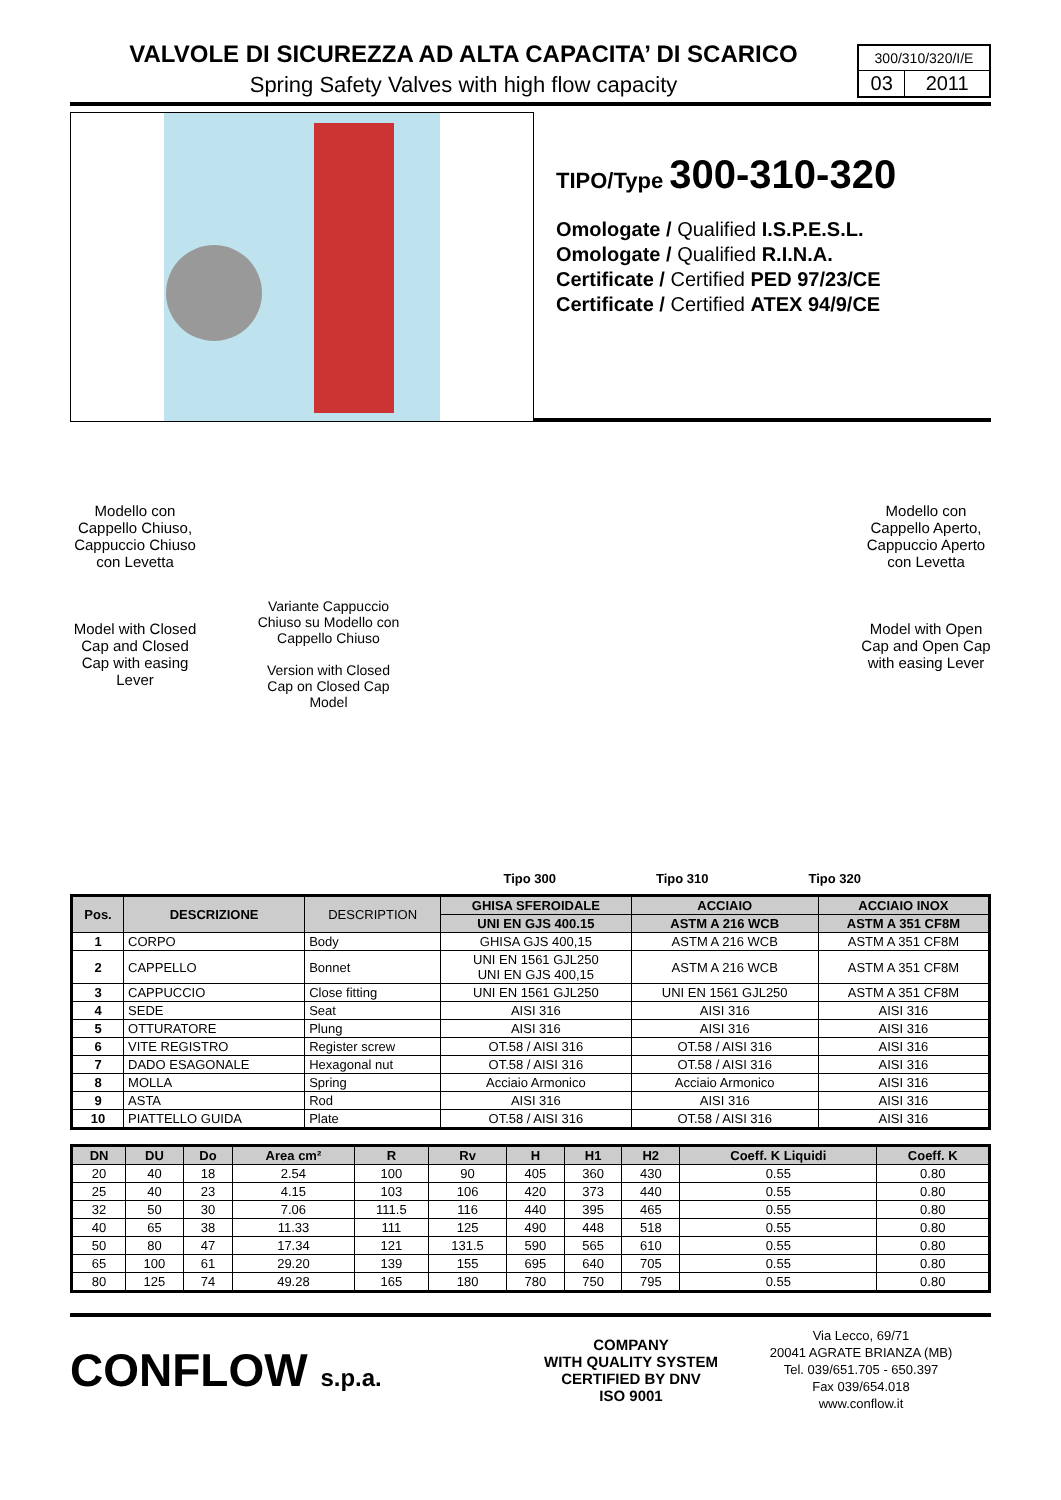VALVOLE DI SICUREZZA AD ALTA CAPACITA’ DI SCARICO
Spring Safety Valves with high flow capacity
300/310/320/I/E
| 03 | 2011 |
TIPO/Type 300-310-320
Omologate / Qualified I.S.P.E.S.L.
Omologate / Qualified R.I.N.A.
Certificate / Certified PED 97/23/CE
Certificate / Certified ATEX 94/9/CE
Modello con Cappello Chiuso, Cappuccio Chiuso con Levetta
Model with Closed Cap and Closed Cap with easing Lever
Variante Cappuccio Chiuso su Modello con Cappello Chiuso
Version with Closed Cap on Closed Cap Model
Tipo 300 Tipo 310 Tipo 320
Modello con Cappello Aperto, Cappuccio Aperto con Levetta
Model with Open Cap and Open Cap with easing Lever
| Pos. | DESCRIZIONE | DESCRIPTION | GHISA SFEROIDALE | ACCIAIO | ACCIAIO INOX |
| --- | --- | --- | --- | --- | --- |
| | | | UNI EN GJS 400.15 | ASTM A 216 WCB | ASTM A 351 CF8M |
| 1 | CORPO | Body | GHISA GJS 400,15 | ASTM A 216 WCB | ASTM A 351 CF8M |
| 2 | CAPPELLO | Bonnet | UNI EN 1561 GJL250 UNI EN GJS 400,15 | ASTM A 216 WCB | ASTM A 351 CF8M |
| 3 | CAPPUCCIO | Close fitting | UNI EN 1561 GJL250 | UNI EN 1561 GJL250 | ASTM A 351 CF8M |
| 4 | SEDE | Seat | AISI 316 | AISI 316 | AISI 316 |
| 5 | OTTURATORE | Plung | AISI 316 | AISI 316 | AISI 316 |
| 6 | VITE REGISTRO | Register screw | OT.58 / AISI 316 | OT.58 / AISI 316 | AISI 316 |
| 7 | DADO ESAGONALE | Hexagonal nut | OT.58 / AISI 316 | OT.58 / AISI 316 | AISI 316 |
| 8 | MOLLA | Spring | Acciaio Armonico | Acciaio Armonico | AISI 316 |
| 9 | ASTA | Rod | AISI 316 | AISI 316 | AISI 316 |
| 10 | PIATTELLO GUIDA | Plate | OT.58 / AISI 316 | OT.58 / AISI 316 | AISI 316 |
| DN | DU | Do | Area cm² | R | Rv | H | H1 | H2 | Coeff. K Liquidi | Coeff. K |
| --- | --- | --- | --- | --- | --- | --- | --- | --- | --- | --- |
| 20 | 40 | 18 | 2.54 | 100 | 90 | 405 | 360 | 430 | 0.55 | 0.80 |
| 25 | 40 | 23 | 4.15 | 103 | 106 | 420 | 373 | 440 | 0.55 | 0.80 |
| 32 | 50 | 30 | 7.06 | 111.5 | 116 | 440 | 395 | 465 | 0.55 | 0.80 |
| 40 | 65 | 38 | 11.33 | 111 | 125 | 490 | 448 | 518 | 0.55 | 0.80 |
| 50 | 80 | 47 | 17.34 | 121 | 131.5 | 590 | 565 | 610 | 0.55 | 0.80 |
| 65 | 100 | 61 | 29.20 | 139 | 155 | 695 | 640 | 705 | 0.55 | 0.80 |
| 80 | 125 | 74 | 49.28 | 165 | 180 | 780 | 750 | 795 | 0.55 | 0.80 |
CONFLOW s.p.a.
COMPANY
WITH QUALITY SYSTEM
CERTIFIED BY DNV
ISO 9001
Via Lecco, 69/71
20041 AGRATE BRIANZA (MB)
Tel. 039/651.705 - 650.397
Fax 039/654.018
www.conflow.it